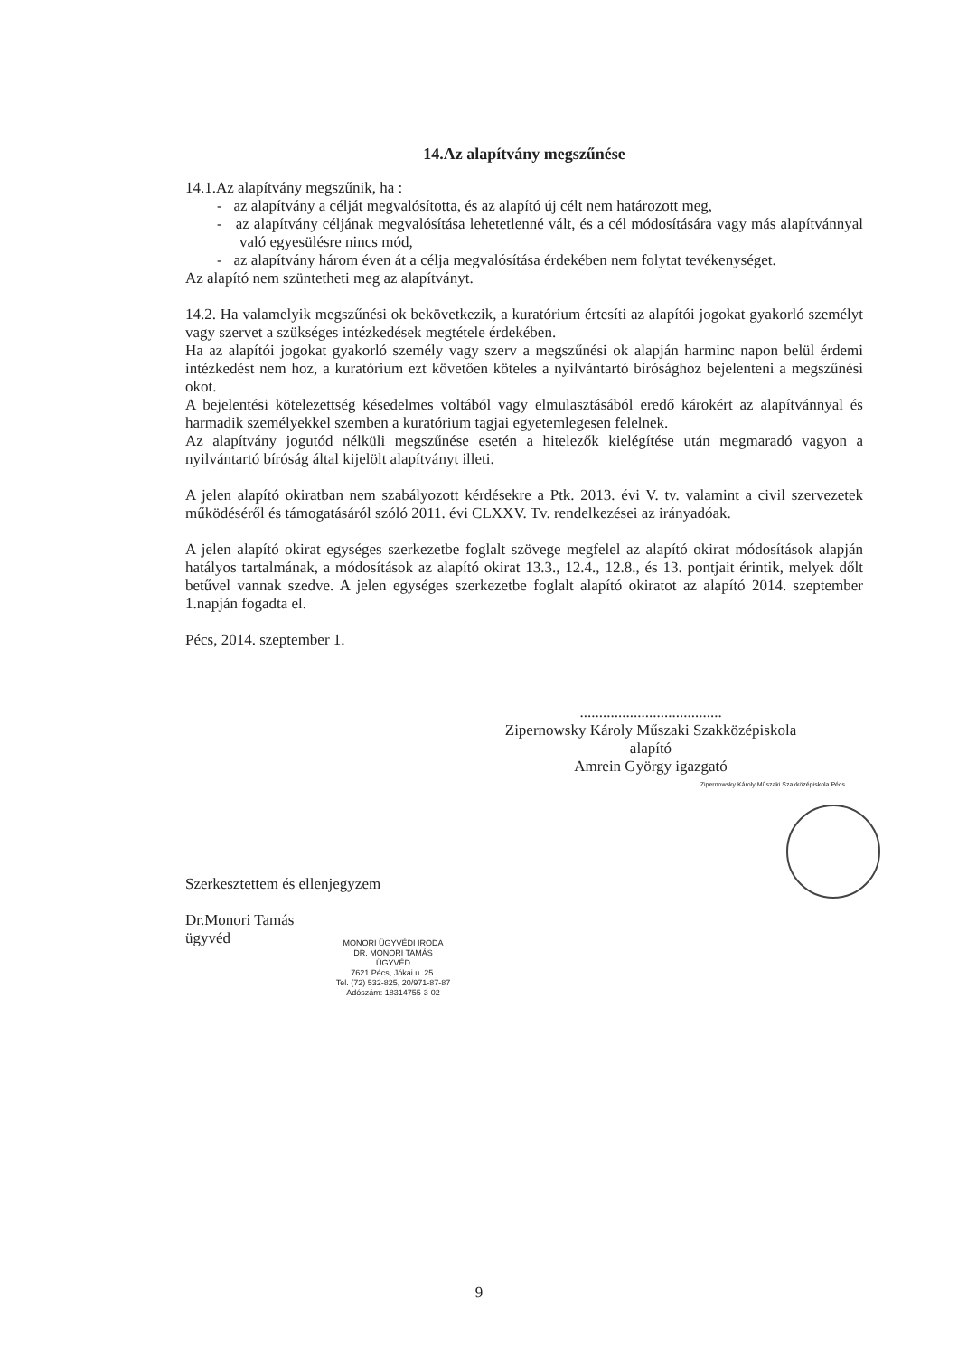14.Az alapítvány megszűnése
14.1.Az alapítvány megszűnik, ha :
- az alapítvány a célját megvalósította, és az alapító új célt nem határozott meg,
- az alapítvány céljának megvalósítása lehetetlenné vált, és a cél módosítására vagy más alapítvánnyal való egyesülésre nincs mód,
- az alapítvány három éven át a célja megvalósítása érdekében nem folytat tevékenységet.
Az alapító nem szüntetheti meg az alapítványt.
14.2. Ha valamelyik megszűnési ok bekövetkezik, a kuratórium értesíti az alapítói jogokat gyakorló személyt vagy szervet a szükséges intézkedések megtétele érdekében.
Ha az alapítói jogokat gyakorló személy vagy szerv a megszűnési ok alapján harminc napon belül érdemi intézkedést nem hoz, a kuratórium ezt követően köteles a nyilvántartó bírósághoz bejelenteni a megszűnési okot.
A bejelentési kötelezettség késedelmes voltából vagy elmulasztásából eredő károkért az alapítvánnyal és harmadik személyekkel szemben a kuratórium tagjai egyetemlegesen felelnek.
Az alapítvány jogutód nélküli megszűnése esetén a hitelezők kielégítése után megmaradó vagyon a nyilvántartó bíróság által kijelölt alapítványt illeti.
A jelen alapító okiratban nem szabályozott kérdésekre a Ptk. 2013. évi V. tv. valamint a civil szervezetek működéséről és támogatásáról szóló 2011. évi CLXXV. Tv. rendelkezései az irányadóak.
A jelen alapító okirat egységes szerkezetbe foglalt szövege megfelel az alapító okirat módosítások alapján hatályos tartalmának, a módosítások az alapító okirat 13.3., 12.4., 12.8., és 13. pontjait érintik, melyek dőlt betűvel vannak szedve. A jelen egységes szerkezetbe foglalt alapító okiratot az alapító 2014. szeptember 1.napján fogadta el.
Pécs, 2014. szeptember 1.
.....................................
Zipernowsky Károly Műszaki Szakközépiskola
alapító
Amrein György igazgató
Zipernowsky Károly Műszaki Szakközépiskola Pécs
Szerkesztettem és ellenjegyzem
Dr.Monori Tamás
ügyvéd
MONORI ÜGYVÉDI IRODA
DR. MONORI TAMÁS
ÜGYVÉD
7621 Pécs, Jókai u. 25.
Tel. (72) 532-825, 20/971-87-87
Adószám: 18314755-3-02
9